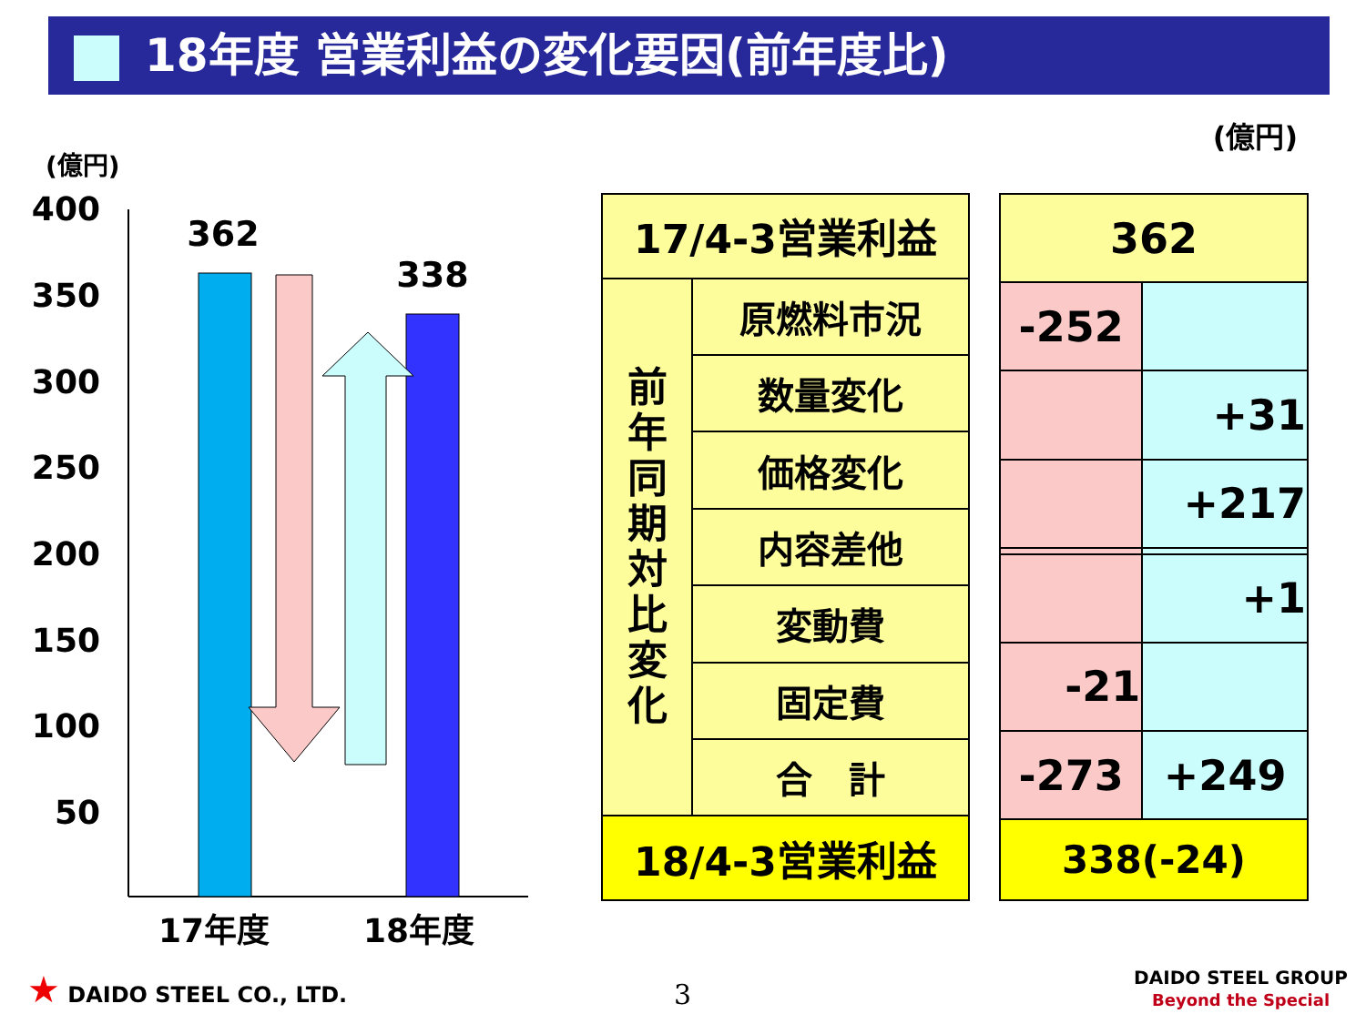18年度 営業利益の変化要因(前年度比)
(億円)
(億円)
400
350
300
250
200
150
100
50
362
338
17年度
18年度
| 17/4-3営業利益 | |
| 前 年 同 期 対 比 変 化 | 原燃料市況 |
| | 数量変化 |
| | 価格変化 |
| | 内容差他 |
| | 変動費 |
| | 固定費 |
| | 合 計 |
| 18/4-3営業利益 | |
| 362 | |
| -252 | |
| | +31 |
| | +217 |
| | +1 |
| -21 | |
| -273 | +249 |
| 338(-24) | |
★ DAIDO STEEL CO., LTD. 3
DAIDO STEEL GROUP
Beyond the Special